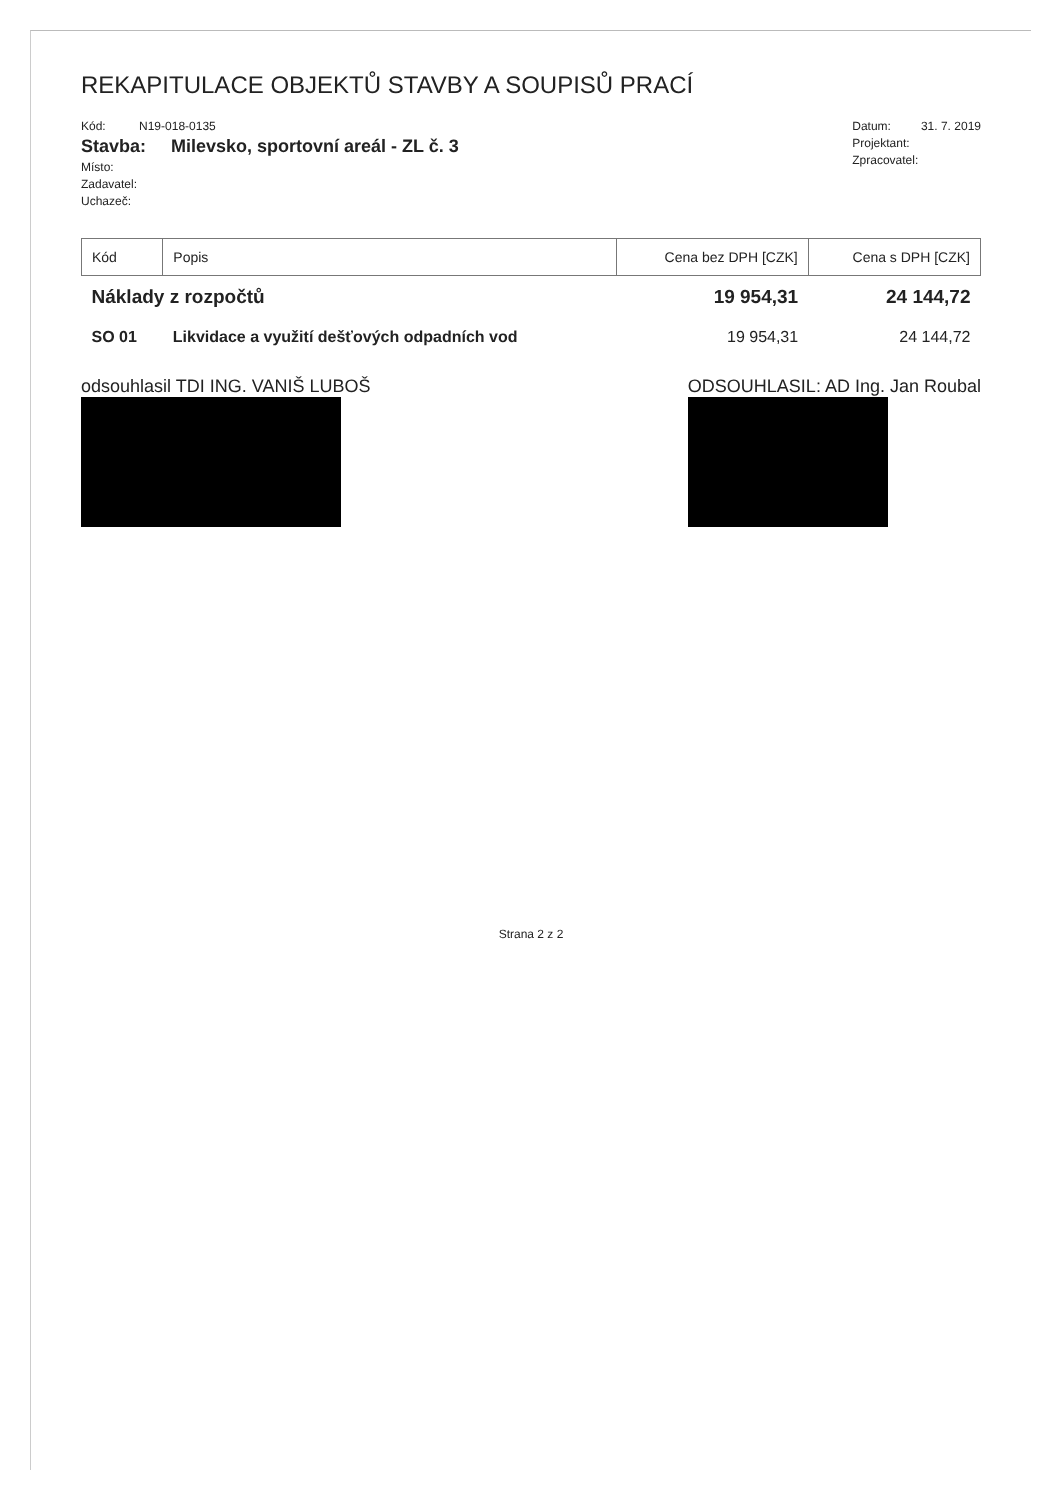REKAPITULACE OBJEKTŮ STAVBY A SOUPISŮ PRACÍ
Kód: N19-018-0135
Stavba: Milevsko, sportovní areál - ZL č. 3
Místo:
Zadavatel:
Uchazeč:
Datum: 31. 7. 2019
Projektant:
Zpracovatel:
| Kód | Popis | Cena bez DPH [CZK] | Cena s DPH [CZK] |
| --- | --- | --- | --- |
| Náklady z rozpočtů | | 19 954,31 | 24 144,72 |
| SO 01 | Likvidace a využití dešťových odpadních vod | 19 954,31 | 24 144,72 |
odsouhlasil TDI ING. VANIŠ LUBOŠ
ODSOUHLASIL: AD Ing. Jan Roubal
Strana 2 z 2